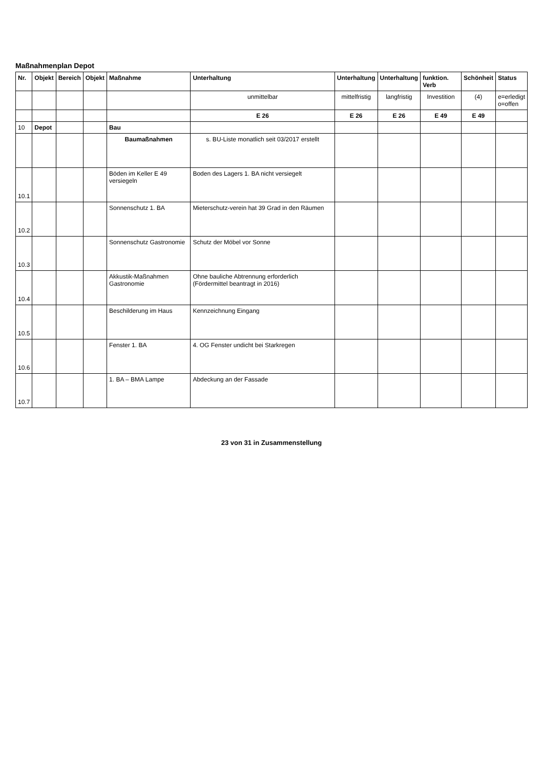Maßnahmenplan Depot
| Nr. | Objekt | Bereich | Objekt | Maßnahme | Unterhaltung | Unterhaltung | Unterhaltung | funktion. Verb | Schönheit | Status |
| --- | --- | --- | --- | --- | --- | --- | --- | --- | --- | --- |
| | | | | | unmittelbar | mittelfristig | langfristig | Investition | (4) | e=erledigt o=offen |
| | | | | | E 26 | E 26 | E 26 | E 49 | E 49 | |
| 10 | Depot | | | Bau | | | | | | |
| | | | | Baumaßnahmen | s. BU-Liste monatlich seit 03/2017 erstellt | | | | | |
| 10.1 | | | | Böden im Keller E 49 versiegeln | Boden des Lagers 1. BA nicht versiegelt | | | | | |
| 10.2 | | | | Sonnenschutz 1. BA | Mieterschutz-verein hat 39 Grad in den Räumen | | | | | |
| 10.3 | | | | Sonnenschutz Gastronomie | Schutz der Möbel vor Sonne | | | | | |
| 10.4 | | | | Akkustik-Maßnahmen Gastronomie | Ohne bauliche Abtrennung erforderlich (Fördermittel beantragt in 2016) | | | | | |
| 10.5 | | | | Beschilderung im Haus | Kennzeichnung Eingang | | | | | |
| 10.6 | | | | Fenster 1. BA | 4. OG Fenster undicht bei Starkregen | | | | | |
| 10.7 | | | | 1. BA – BMA Lampe | Abdeckung an der Fassade | | | | | |
23 von 31 in Zusammenstellung